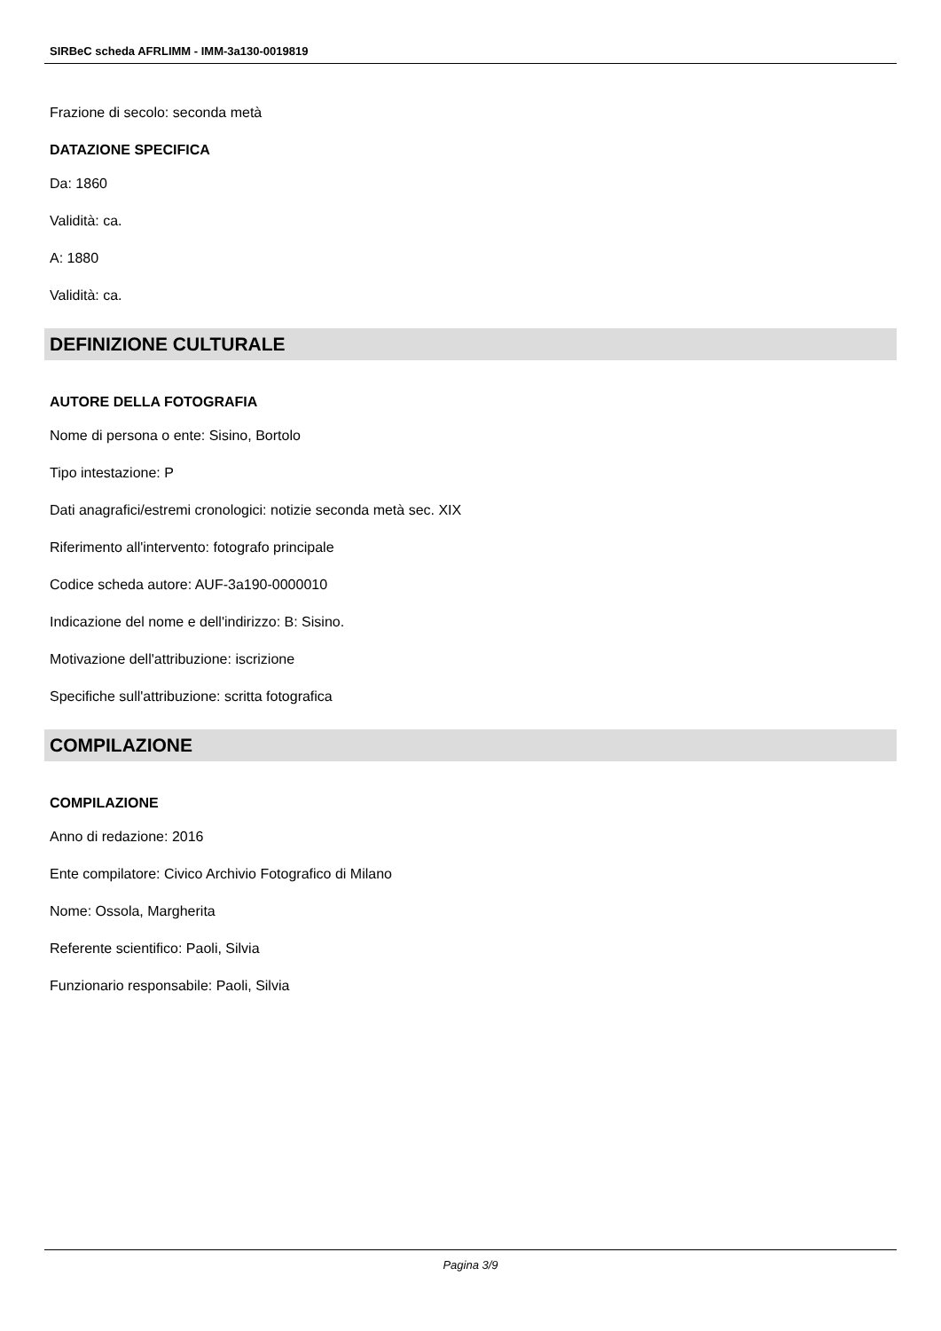SIRBeC scheda AFRLIMM - IMM-3a130-0019819
Frazione di secolo: seconda metà
DATAZIONE SPECIFICA
Da: 1860
Validità: ca.
A: 1880
Validità: ca.
DEFINIZIONE CULTURALE
AUTORE DELLA FOTOGRAFIA
Nome di persona o ente: Sisino, Bortolo
Tipo intestazione: P
Dati anagrafici/estremi cronologici: notizie seconda metà sec. XIX
Riferimento all'intervento: fotografo principale
Codice scheda autore: AUF-3a190-0000010
Indicazione del nome e dell'indirizzo: B: Sisino.
Motivazione dell'attribuzione: iscrizione
Specifiche sull'attribuzione: scritta fotografica
COMPILAZIONE
COMPILAZIONE
Anno di redazione: 2016
Ente compilatore: Civico Archivio Fotografico di Milano
Nome: Ossola, Margherita
Referente scientifico: Paoli, Silvia
Funzionario responsabile: Paoli, Silvia
Pagina 3/9